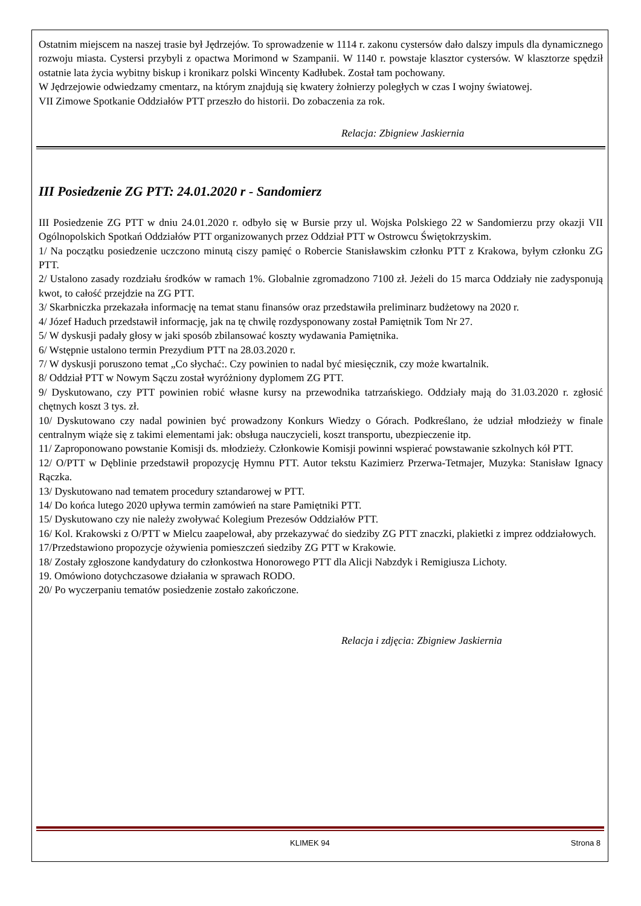Ostatnim miejscem na naszej trasie był Jędrzejów. To sprowadzenie w 1114 r. zakonu cystersów dało dalszy impuls dla dynamicznego rozwoju miasta. Cystersi przybyli z opactwa Morimond w Szampanii. W 1140 r. powstaje klasztor cystersów. W klasztorze spędził ostatnie lata życia wybitny biskup i kronikarz polski Wincenty Kadłubek. Został tam pochowany.
W Jędrzejowie odwiedzamy cmentarz, na którym znajdują się kwatery żołnierzy poległych w czas I wojny światowej.
VII Zimowe Spotkanie Oddziałów PTT przeszło do historii. Do zobaczenia za rok.
Relacja: Zbigniew Jaskiernia
III Posiedzenie ZG PTT: 24.01.2020 r - Sandomierz
III Posiedzenie ZG PTT w dniu 24.01.2020 r. odbyło się w Bursie przy ul. Wojska Polskiego 22 w Sandomierzu przy okazji VII Ogólnopolskich Spotkań Oddziałów PTT organizowanych przez Oddział PTT w Ostrowcu Świętokrzyskim.
1/ Na początku posiedzenie uczczono minutą ciszy pamięć o Robercie Stanisławskim członku PTT z Krakowa, byłym członku ZG PTT.
2/ Ustalono zasady rozdziału środków w ramach 1%. Globalnie zgromadzono 7100 zł. Jeżeli do 15 marca Oddziały nie zadysponują kwot, to całość przejdzie na ZG PTT.
3/ Skarbniczka przekazała informację na temat stanu finansów oraz przedstawiła preliminarz budżetowy na 2020 r.
4/ Józef Haduch przedstawił informację, jak na tę chwilę rozdysponowany został Pamiętnik Tom Nr 27.
5/ W dyskusji padały głosy w jaki sposób zbilansować koszty wydawania Pamiętnika.
6/ Wstępnie ustalono termin Prezydium PTT na 28.03.2020 r.
7/ W dyskusji poruszono temat „Co słychać:. Czy powinien to nadal być miesięcznik, czy może kwartalnik.
8/ Oddział PTT w Nowym Sączu został wyróżniony dyplomem ZG PTT.
9/ Dyskutowano, czy PTT powinien robić własne kursy na przewodnika tatrzańskiego. Oddziały mają do 31.03.2020 r. zgłosić chętnych koszt 3 tys. zł.
10/ Dyskutowano czy nadal powinien być prowadzony Konkurs Wiedzy o Górach. Podkreślano, że udział młodzieży w finale centralnym wiąże się z takimi elementami jak: obsługa nauczycieli, koszt transportu, ubezpieczenie itp.
11/ Zaproponowano powstanie Komisji ds. młodzieży. Członkowie Komisji powinni wspierać powstawanie szkolnych kół PTT.
12/ O/PTT w Dęblinie przedstawił propozycję Hymnu PTT. Autor tekstu Kazimierz Przerwa-Tetmajer, Muzyka: Stanisław Ignacy Rączka.
13/ Dyskutowano nad tematem procedury sztandarowej w PTT.
14/ Do końca lutego 2020 upływa termin zamówień na stare Pamiętniki PTT.
15/ Dyskutowano czy nie należy zwoływać Kolegium Prezesów Oddziałów PTT.
16/ Kol. Krakowski z O/PTT w Mielcu zaapelował, aby przekazywać do siedziby ZG PTT znaczki, plakietki z imprez oddziałowych.
17/Przedstawiono propozycje ożywienia pomieszczeń siedziby ZG PTT w Krakowie.
18/ Zostały zgłoszone kandydatury do członkostwa Honorowego PTT dla Alicji Nabzdyk i Remigiusza Lichoty.
19. Omówiono dotychczasowe działania w sprawach RODO.
20/ Po wyczerpaniu tematów posiedzenie zostało zakończone.
Relacja i zdjęcia: Zbigniew Jaskiernia
KLIMEK 94 Strona 8